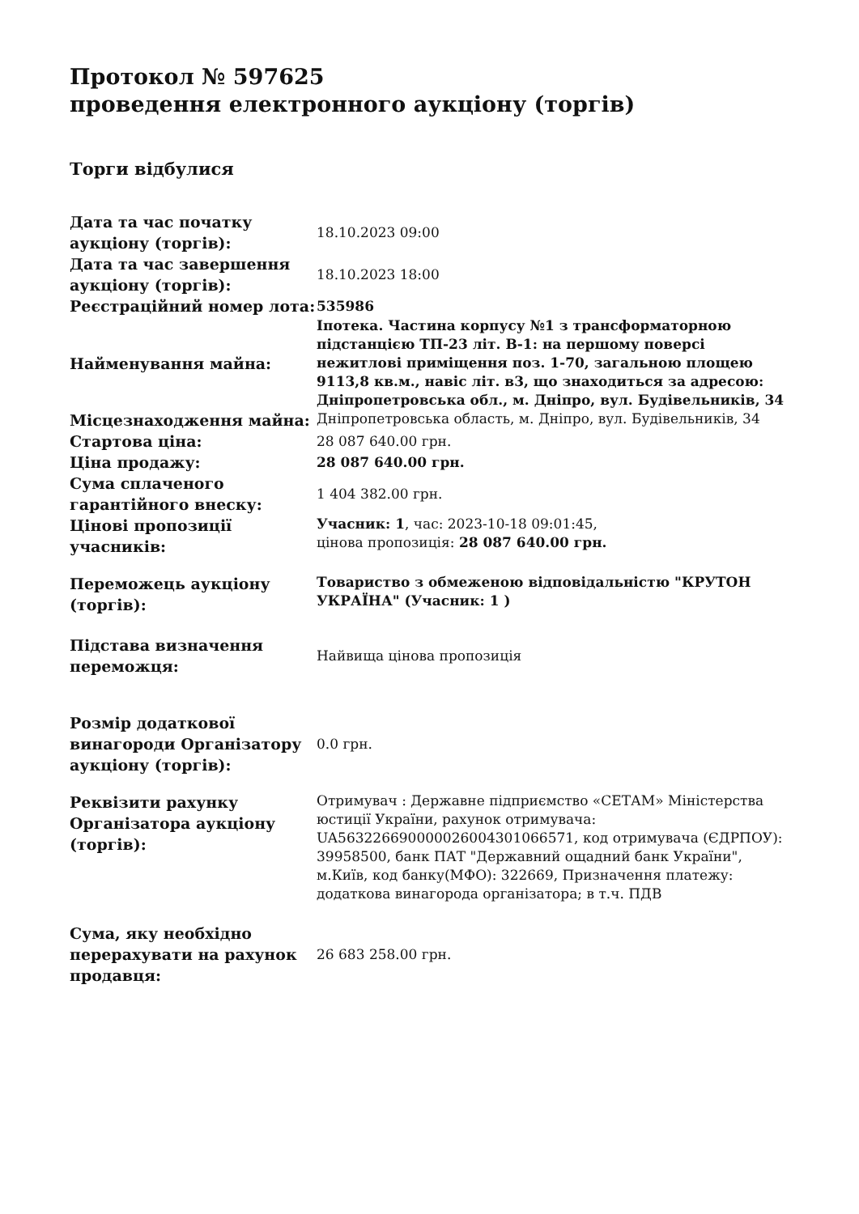Протокол № 597625
проведення електронного аукціону (торгів)
Торги відбулися
| Дата та час початку аукціону (торгів): | 18.10.2023 09:00 |
| Дата та час завершення аукціону (торгів): | 18.10.2023 18:00 |
| Реєстраційний номер лота: | 535986 |
| Найменування майна: | Іпотека. Частина корпусу №1 з трансформаторною підстанцією ТП-23 літ. В-1: на першому поверсі нежитлові приміщення поз. 1-70, загальною площею 9113,8 кв.м., навіс літ. в3, що знаходиться за адресою: Дніпропетровська обл., м. Дніпро, вул. Будівельників, 34 |
| Місцезнаходження майна: | Дніпропетровська область, м. Дніпро, вул. Будівельників, 34 |
| Стартова ціна: | 28 087 640.00 грн. |
| Ціна продажу: | 28 087 640.00 грн. |
| Сума сплаченого гарантійного внеску: | 1 404 382.00 грн. |
| Цінові пропозиції учасників: | Учасник: 1 , час: 2023-10-18 09:01:45, цінова пропозиція: 28 087 640.00 грн. |
| Переможець аукціону (торгів): | Товариство з обмеженою відповідальністю "КРУТОН УКРАЇНА" (Учасник: 1 ) |
| Підстава визначення переможця: | Найвища цінова пропозиція |
| Розмір додаткової винагороди Організатору аукціону (торгів): | 0.0 грн. |
| Реквізити рахунку Організатора аукціону (торгів): | Отримувач : Державне підприємство «СЕТАМ» Міністерства юстиції України, рахунок отримувача: UA563226690000026004301066571, код отримувача (ЄДРПОУ): 39958500, банк ПАТ "Державний ощадний банк України", м.Київ, код банку(МФО): 322669, Призначення платежу: додаткова винагорода організатора; в т.ч. ПДВ |
| Сума, яку необхідно перерахувати на рахунок продавця: | 26 683 258.00 грн. |